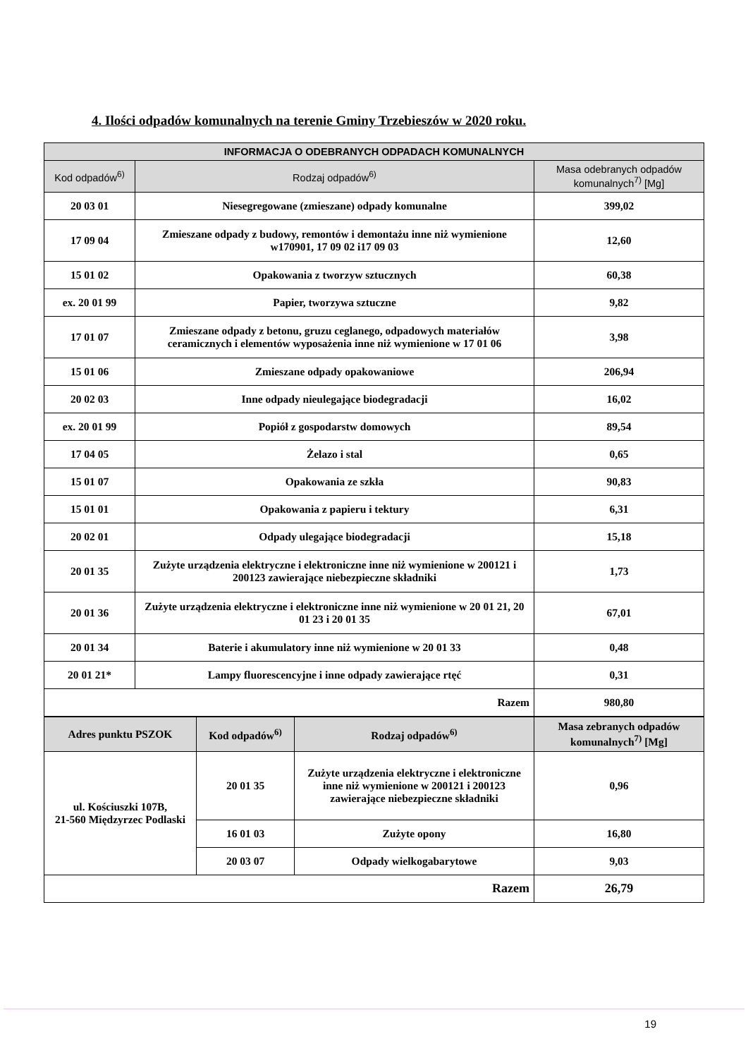4. Ilości odpadów komunalnych na terenie Gminy Trzebieszów w 2020 roku.
| INFORMACJA O ODEBRANYCH ODPADACH KOMUNALNYCH | | |
| --- | --- | --- |
| Kod odpadów<sup>6)</sup> | Rodzaj odpadów<sup>6)</sup> | Masa odebranych odpadów komunalnych<sup>7)</sup> [Mg] |
| 20 03 01 | Niesegregowane (zmieszane) odpady komunalne | 399,02 |
| 17 09 04 | Zmieszane odpady z budowy, remontów i demontażu inne niż wymienione w170901, 17 09 02 i17 09 03 | 12,60 |
| 15 01 02 | Opakowania z tworzyw sztucznych | 60,38 |
| ex. 20 01 99 | Papier, tworzywa sztuczne | 9,82 |
| 17 01 07 | Zmieszane odpady z betonu, gruzu ceglanego, odpadowych materiałów ceramicznych i elementów wyposażenia inne niż wymienione w 17 01 06 | 3,98 |
| 15 01 06 | Zmieszane odpady opakowaniowe | 206,94 |
| 20 02 03 | Inne odpady nieulegające biodegradacji | 16,02 |
| ex. 20 01 99 | Popiół z gospodarstw domowych | 89,54 |
| 17 04 05 | Żelazo i stal | 0,65 |
| 15 01 07 | Opakowania ze szkła | 90,83 |
| 15 01 01 | Opakowania z papieru i tektury | 6,31 |
| 20 02 01 | Odpady ulegające biodegradacji | 15,18 |
| 20 01 35 | Zużyte urządzenia elektryczne i elektroniczne inne niż wymienione w 200121 i 200123 zawierające niebezpieczne składniki | 1,73 |
| 20 01 36 | Zużyte urządzenia elektryczne i elektroniczne inne niż wymienione w 20 01 21, 20 01 23 i 20 01 35 | 67,01 |
| 20 01 34 | Baterie i akumulatory inne niż wymienione w 20 01 33 | 0,48 |
| 20 01 21* | Lampy fluorescencyjne i inne odpady zawierające rtęć | 0,31 |
| Razem | | 980,80 |
| Adres punktu PSZOK | Kod odpadów<sup>6)</sup> | Rodzaj odpadów<sup>6)</sup> | Masa zebranych odpadów komunalnych<sup>7)</sup> [Mg] |
| --- | --- | --- | --- |
| ul. Kościuszki 107B, 21-560 Międzyrzec Podlaski | 20 01 35 | Zużyte urządzenia elektryczne i elektroniczne inne niż wymienione w 200121 i 200123 zawierające niebezpieczne składniki | 0,96 |
| | 16 01 03 | Zużyte opony | 16,80 |
| | 20 03 07 | Odpady wielkogabarytowe | 9,03 |
| Razem | | | 26,79 |
19